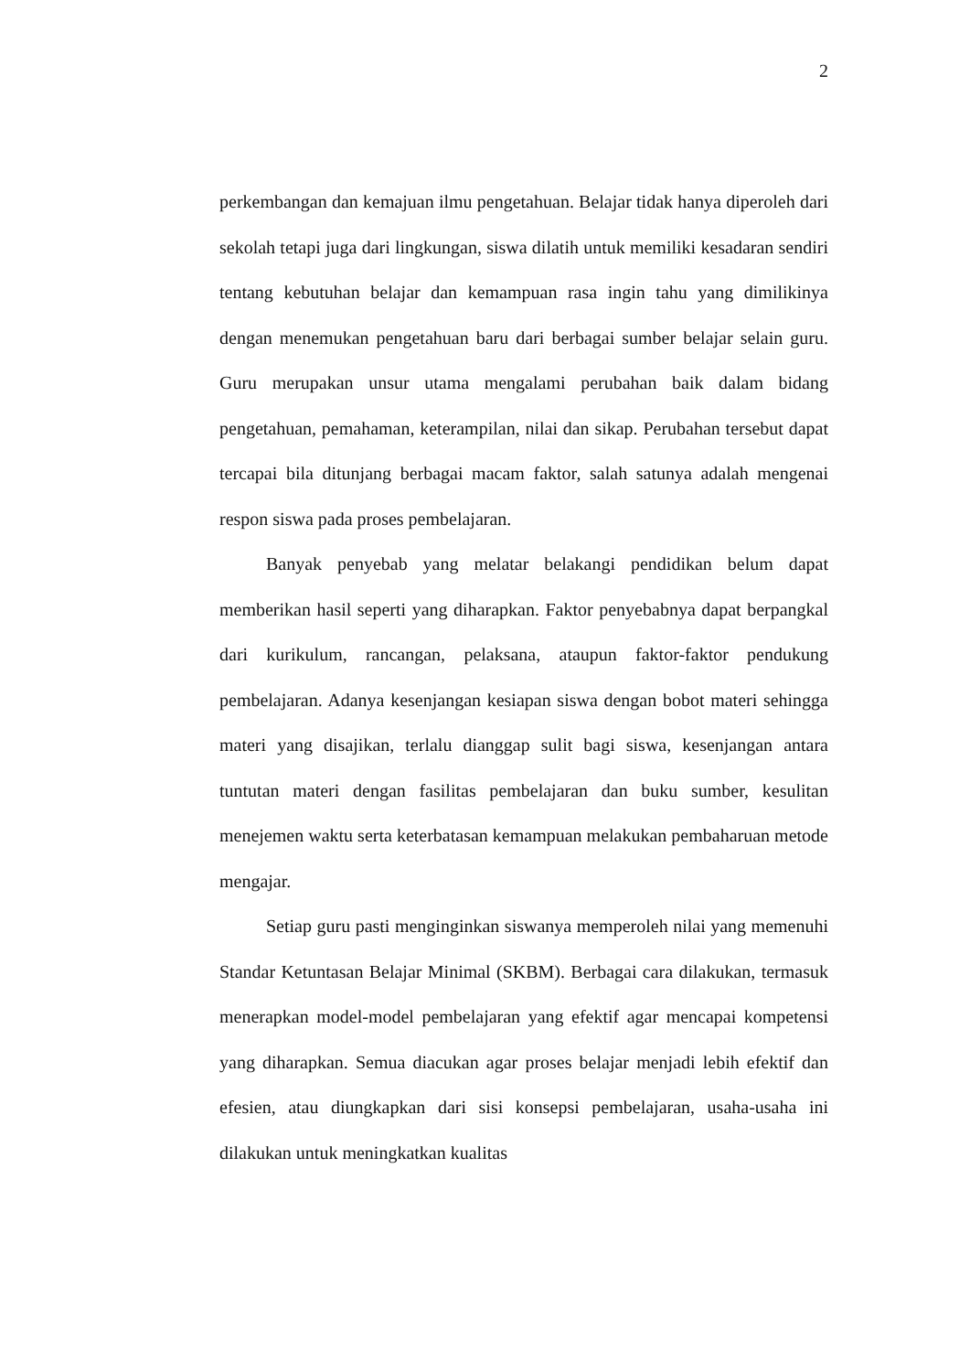2
perkembangan dan kemajuan ilmu pengetahuan. Belajar tidak hanya diperoleh dari sekolah tetapi juga dari lingkungan, siswa dilatih untuk memiliki kesadaran sendiri tentang kebutuhan belajar dan kemampuan rasa ingin tahu yang dimilikinya dengan menemukan pengetahuan baru dari berbagai sumber belajar selain guru. Guru merupakan unsur utama mengalami perubahan baik dalam bidang pengetahuan, pemahaman, keterampilan, nilai dan sikap. Perubahan tersebut dapat tercapai bila ditunjang berbagai macam faktor, salah satunya adalah mengenai respon siswa pada proses pembelajaran.
Banyak penyebab yang melatar belakangi pendidikan belum dapat memberikan hasil seperti yang diharapkan. Faktor penyebabnya dapat berpangkal dari kurikulum, rancangan, pelaksana, ataupun faktor-faktor pendukung pembelajaran. Adanya kesenjangan kesiapan siswa dengan bobot materi sehingga materi yang disajikan, terlalu dianggap sulit bagi siswa, kesenjangan antara tuntutan materi dengan fasilitas pembelajaran dan buku sumber, kesulitan menejemen waktu serta keterbatasan kemampuan melakukan pembaharuan metode mengajar.
Setiap guru pasti menginginkan siswanya memperoleh nilai yang memenuhi Standar Ketuntasan Belajar Minimal (SKBM). Berbagai cara dilakukan, termasuk menerapkan model-model pembelajaran yang efektif agar mencapai kompetensi yang diharapkan. Semua diacukan agar proses belajar menjadi lebih efektif dan efesien, atau diungkapkan dari sisi konsepsi pembelajaran, usaha-usaha ini dilakukan untuk meningkatkan kualitas